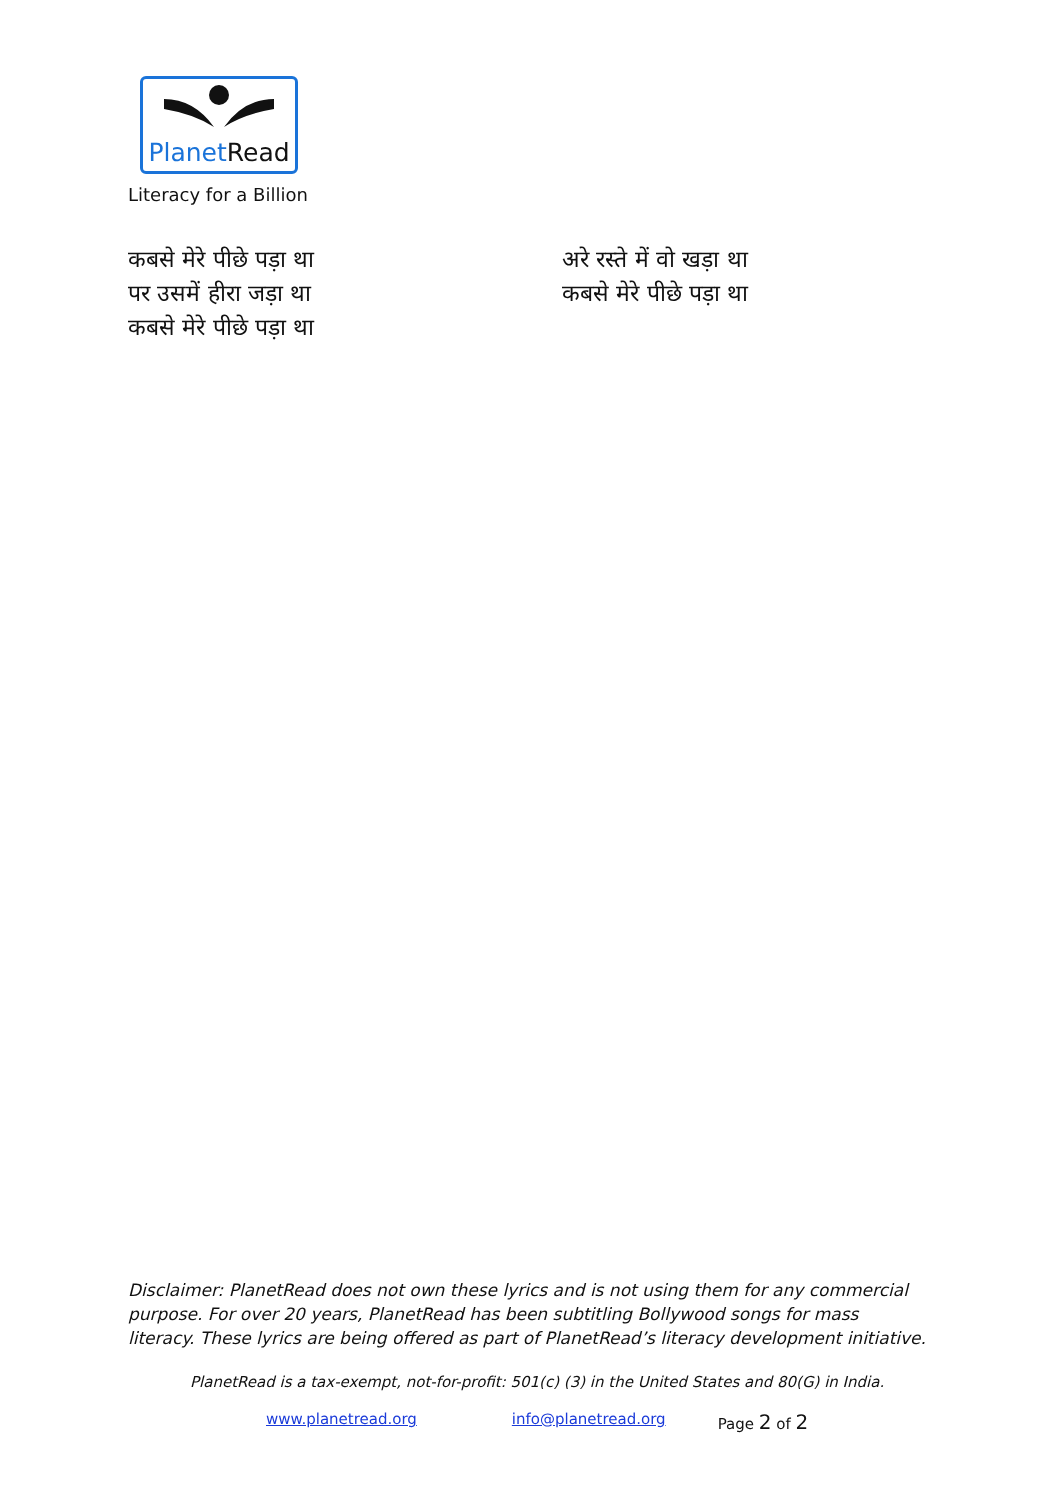PlanetRead
Literacy for a Billion
कबसे मेरे पीछे पड़ा था
पर उसमें हीरा जड़ा था
कबसे मेरे पीछे पड़ा था
अरे रस्ते में वो खड़ा था
कबसे मेरे पीछे पड़ा था
Disclaimer: PlanetRead does not own these lyrics and is not using them for any commercial purpose. For over 20 years, PlanetRead has been subtitling Bollywood songs for mass literacy. These lyrics are being offered as part of PlanetRead’s literacy development initiative.
PlanetRead is a tax-exempt, not-for-profit: 501(c) (3) in the United States and 80(G) in India.
www.planetread.org info@planetread.org Page 2 of 2